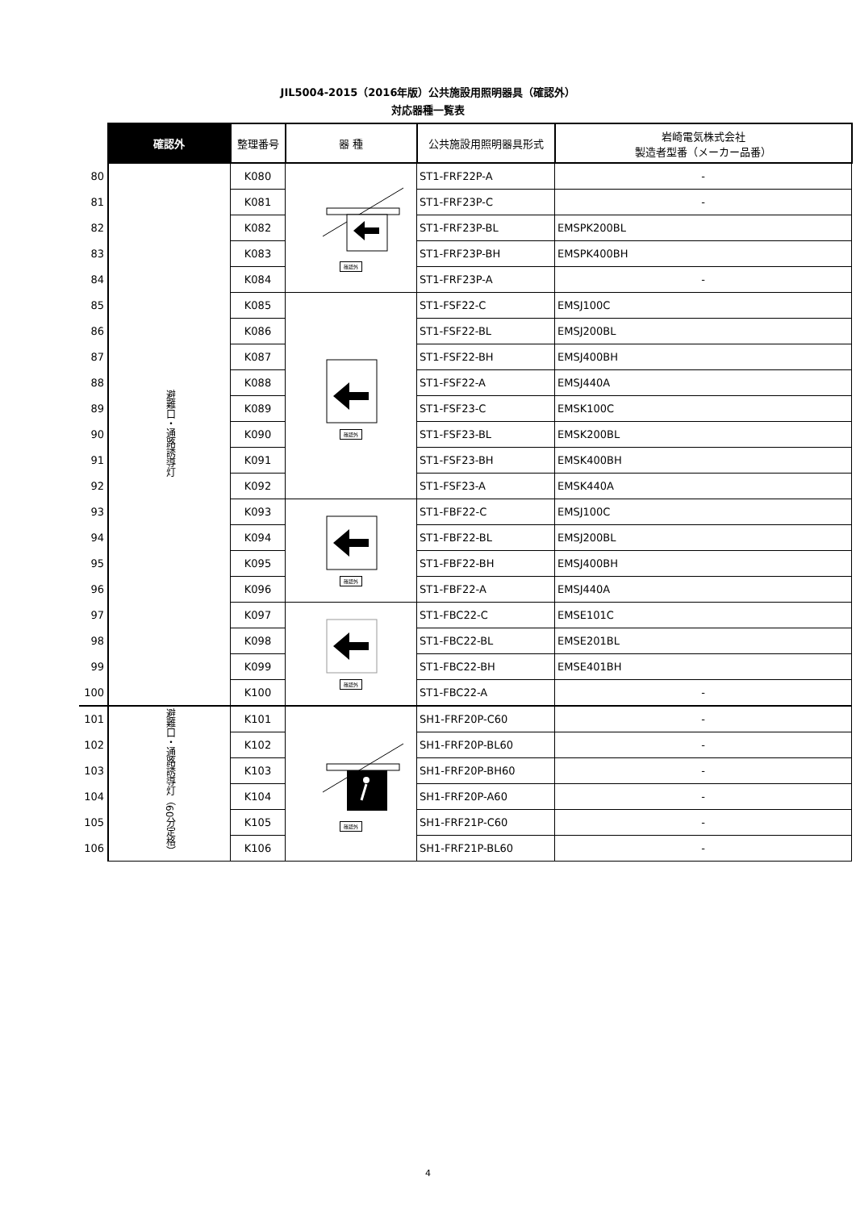JIL5004-2015（2016年版）公共施設用照明器具（確認外）
対応器種一覧表
| | 確認外 | 整理番号 | 器 種 | 公共施設用照明器具形式 | 岩崎電気株式会社 製造者型番（メーカー品番） |
| --- | --- | --- | --- | --- | --- |
| 80 | 避難口・通路誘導灯 | K080 | 確認外 | ST1-FRF22P-A | - |
| 81 | | K081 | | ST1-FRF23P-C | - |
| 82 | | K082 | | ST1-FRF23P-BL | EMSPK200BL |
| 83 | | K083 | | ST1-FRF23P-BH | EMSPK400BH |
| 84 | | K084 | | ST1-FRF23P-A | - |
| 85 | | K085 | 確認外 | ST1-FSF22-C | EMSJ100C |
| 86 | | K086 | | ST1-FSF22-BL | EMSJ200BL |
| 87 | | K087 | | ST1-FSF22-BH | EMSJ400BH |
| 88 | | K088 | | ST1-FSF22-A | EMSJ440A |
| 89 | | K089 | | ST1-FSF23-C | EMSK100C |
| 90 | | K090 | | ST1-FSF23-BL | EMSK200BL |
| 91 | | K091 | | ST1-FSF23-BH | EMSK400BH |
| 92 | | K092 | | ST1-FSF23-A | EMSK440A |
| 93 | | K093 | 確認外 | ST1-FBF22-C | EMSJ100C |
| 94 | | K094 | | ST1-FBF22-BL | EMSJ200BL |
| 95 | | K095 | | ST1-FBF22-BH | EMSJ400BH |
| 96 | | K096 | | ST1-FBF22-A | EMSJ440A |
| 97 | | K097 | 確認外 | ST1-FBC22-C | EMSE101C |
| 98 | | K098 | | ST1-FBC22-BL | EMSE201BL |
| 99 | | K099 | | ST1-FBC22-BH | EMSE401BH |
| 100 | | K100 | | ST1-FBC22-A | - |
| 101 | 避難口・通路誘導灯（60分定格） | K101 | 確認外 | SH1-FRF20P-C60 | - |
| 102 | | K102 | | SH1-FRF20P-BL60 | - |
| 103 | | K103 | | SH1-FRF20P-BH60 | - |
| 104 | | K104 | | SH1-FRF20P-A60 | - |
| 105 | | K105 | | SH1-FRF21P-C60 | - |
| 106 | | K106 | | SH1-FRF21P-BL60 | - |
4